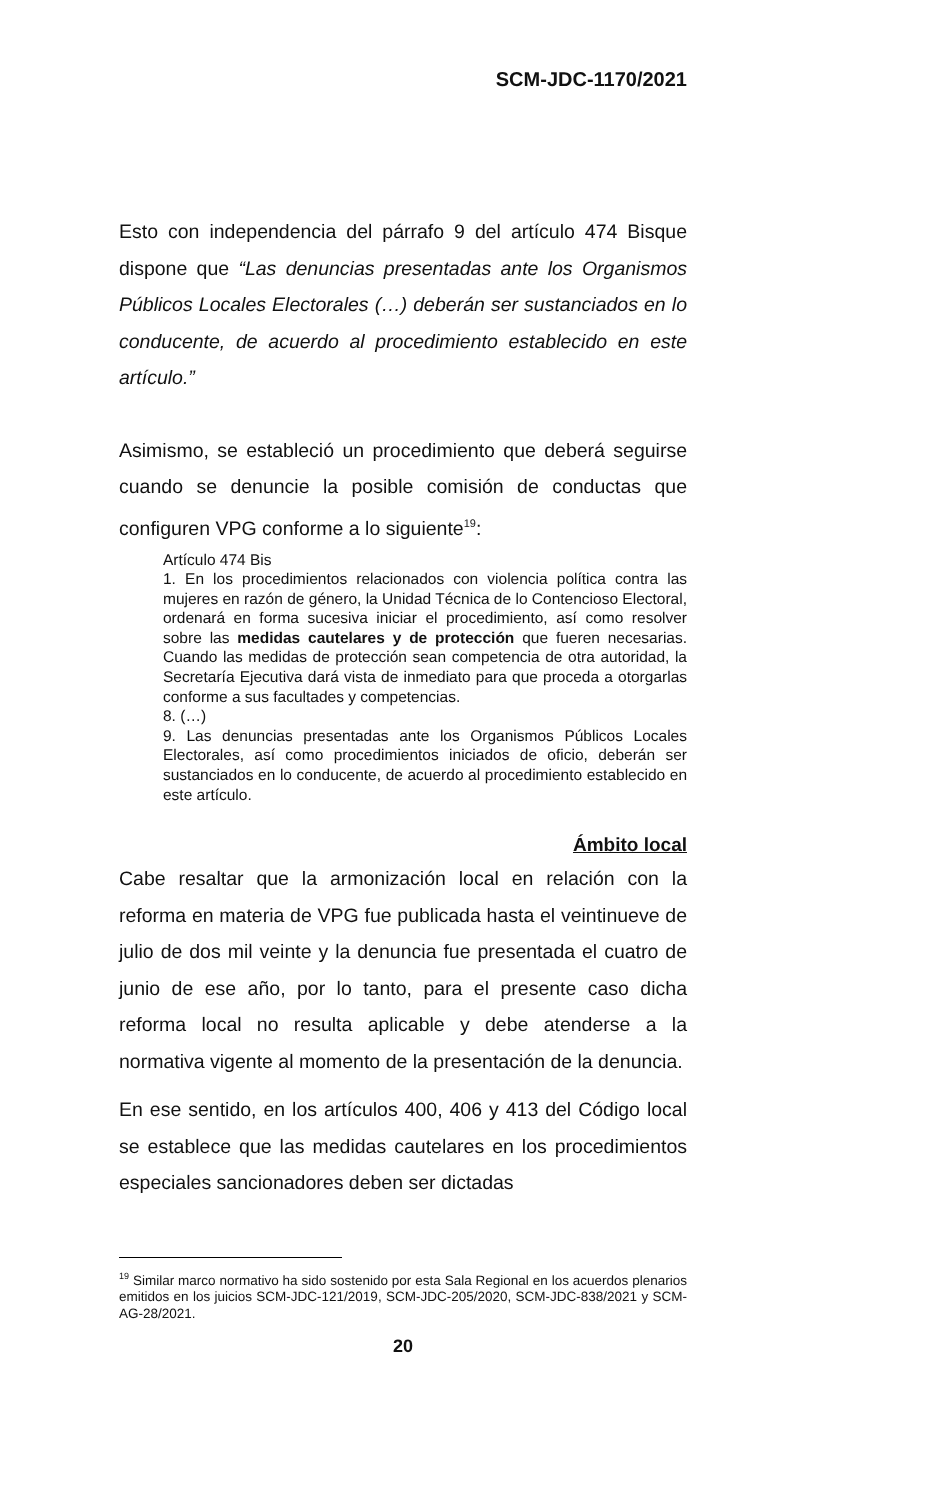SCM-JDC-1170/2021
Esto con independencia del párrafo 9 del artículo 474 Bisque dispone que “Las denuncias presentadas ante los Organismos Públicos Locales Electorales (…) deberán ser sustanciados en lo conducente, de acuerdo al procedimiento establecido en este artículo.”
Asimismo, se estableció un procedimiento que deberá seguirse cuando se denuncie la posible comisión de conductas que configuren VPG conforme a lo siguiente<sup>19</sup>:
Artículo 474 Bis
1. En los procedimientos relacionados con violencia política contra las mujeres en razón de género, la Unidad Técnica de lo Contencioso Electoral, ordenará en forma sucesiva iniciar el procedimiento, así como resolver sobre las medidas cautelares y de protección que fueren necesarias. Cuando las medidas de protección sean competencia de otra autoridad, la Secretaría Ejecutiva dará vista de inmediato para que proceda a otorgarlas conforme a sus facultades y competencias.
8. (…)
9. Las denuncias presentadas ante los Organismos Públicos Locales Electorales, así como procedimientos iniciados de oficio, deberán ser sustanciados en lo conducente, de acuerdo al procedimiento establecido en este artículo.
Ámbito local
Cabe resaltar que la armonización local en relación con la reforma en materia de VPG fue publicada hasta el veintinueve de julio de dos mil veinte y la denuncia fue presentada el cuatro de junio de ese año, por lo tanto, para el presente caso dicha reforma local no resulta aplicable y debe atenderse a la normativa vigente al momento de la presentación de la denuncia.
En ese sentido, en los artículos 400, 406 y 413 del Código local se establece que las medidas cautelares en los procedimientos especiales sancionadores deben ser dictadas
<sup>19</sup> Similar marco normativo ha sido sostenido por esta Sala Regional en los acuerdos plenarios emitidos en los juicios SCM-JDC-121/2019, SCM-JDC-205/2020, SCM-JDC-838/2021 y SCM-AG-28/2021.
20